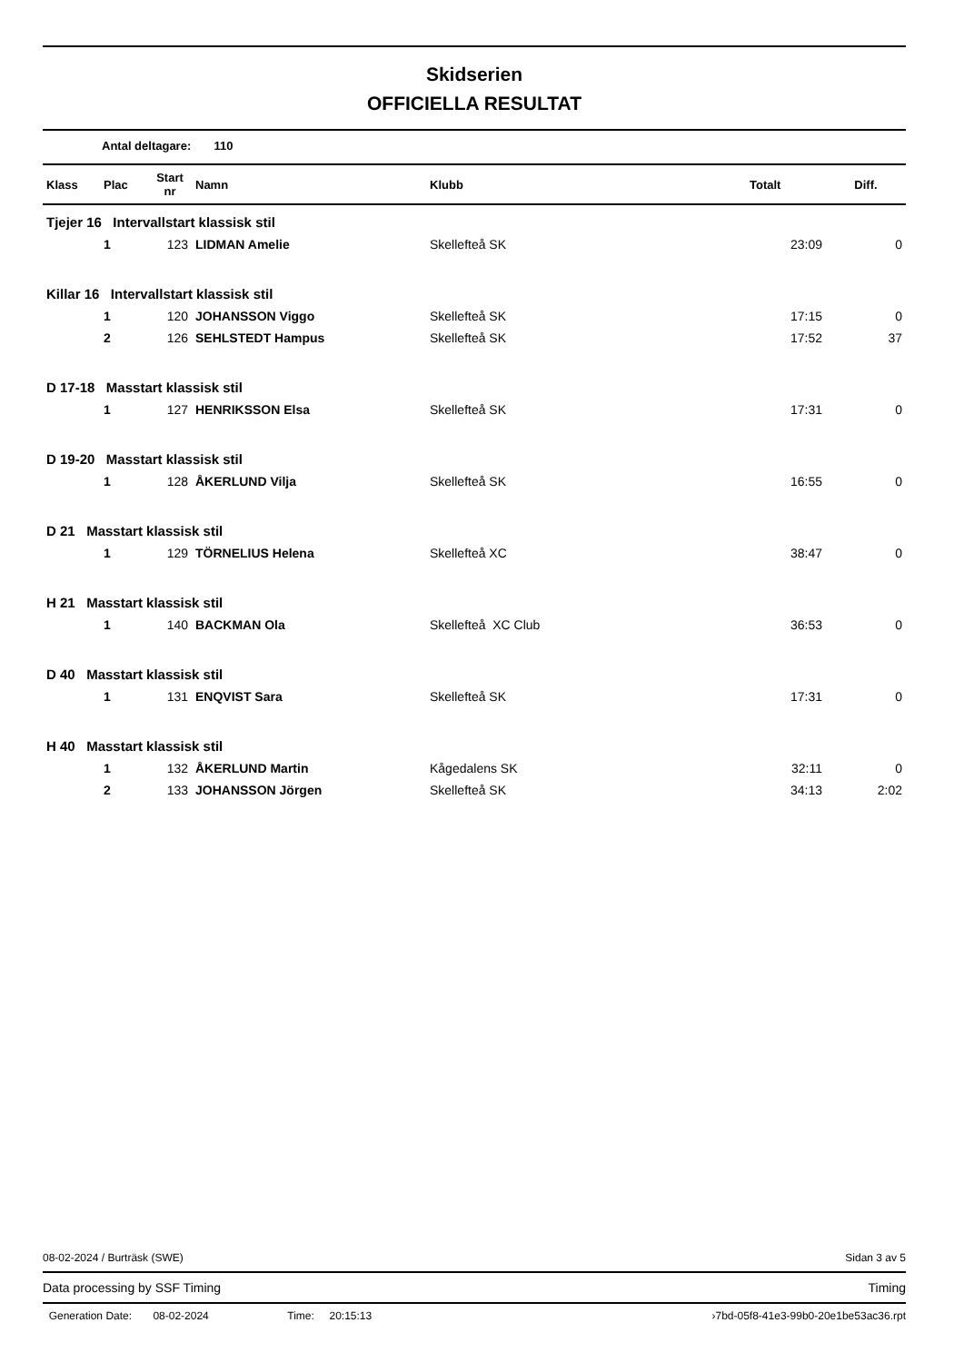Skidserien
OFFICIELLA RESULTAT
Antal deltagare: 110
| Klass | Plac | Start nr | Namn | Klubb | Totalt | Diff. |
| --- | --- | --- | --- | --- | --- | --- |
| Tjejer 16 Intervallstart klassisk stil | | | | | | |
| | 1 | 123 | LIDMAN Amelie | Skellefteå SK | 23:09 | 0 |
| Killar 16 Intervallstart klassisk stil | | | | | | |
| | 1 | 120 | JOHANSSON Viggo | Skellefteå SK | 17:15 | 0 |
| | 2 | 126 | SEHLSTEDT Hampus | Skellefteå SK | 17:52 | 37 |
| D 17-18 Masstart klassisk stil | | | | | | |
| | 1 | 127 | HENRIKSSON Elsa | Skellefteå SK | 17:31 | 0 |
| D 19-20 Masstart klassisk stil | | | | | | |
| | 1 | 128 | ÅKERLUND Vilja | Skellefteå SK | 16:55 | 0 |
| D 21 Masstart klassisk stil | | | | | | |
| | 1 | 129 | TÖRNELIUS Helena | Skellefteå XC | 38:47 | 0 |
| H 21 Masstart klassisk stil | | | | | | |
| | 1 | 140 | BACKMAN Ola | Skellefteå XC Club | 36:53 | 0 |
| D 40 Masstart klassisk stil | | | | | | |
| | 1 | 131 | ENQVIST Sara | Skellefteå SK | 17:31 | 0 |
| H 40 Masstart klassisk stil | | | | | | |
| | 1 | 132 | ÅKERLUND Martin | Kågedalens SK | 32:11 | 0 |
| | 2 | 133 | JOHANSSON Jörgen | Skellefteå SK | 34:13 | 2:02 |
08-02-2024 / Burträsk (SWE) Sidan 3 av 5
Data processing by SSF Timing Timing
Generation Date: 08-02-2024 Time: 20:15:13 ›7bd-05f8-41e3-99b0-20e1be53ac36.rpt